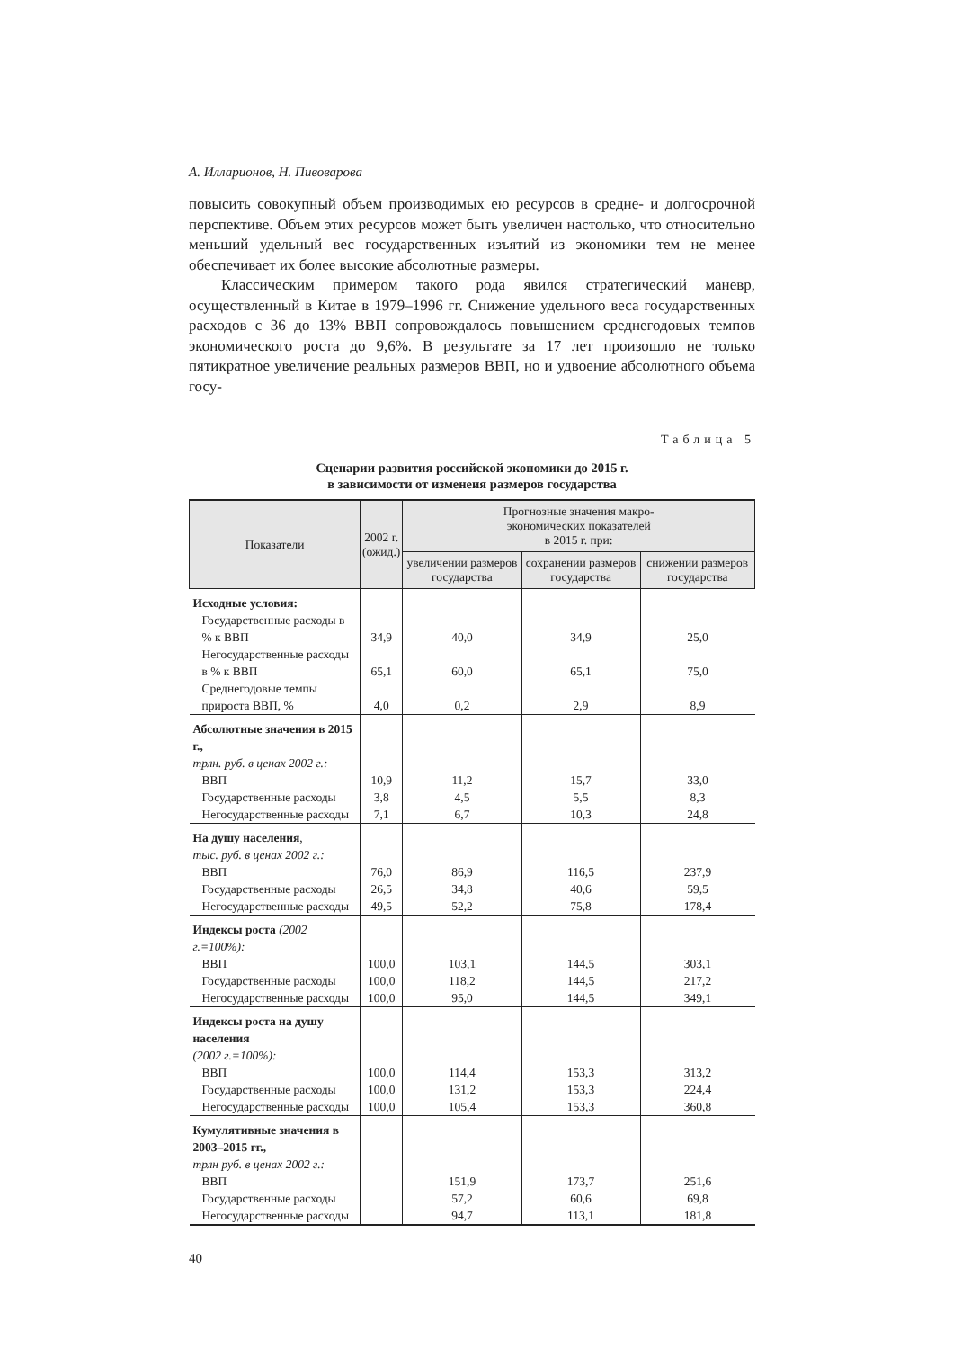А. Илларионов, Н. Пивоварова
повысить совокупный объем производимых ею ресурсов в средне- и долгосрочной перспективе. Объем этих ресурсов может быть увеличен настолько, что относительно меньший удельный вес государственных изъятий из экономики тем не менее обеспечивает их более высокие абсолютные размеры.
Классическим примером такого рода явился стратегический маневр, осуществленный в Китае в 1979–1996 гг. Снижение удельного веса государственных расходов с 36 до 13% ВВП сопровождалось повышением среднегодовых темпов экономического роста до 9,6%. В результате за 17 лет произошло не только пятикратное увеличение реальных размеров ВВП, но и удвоение абсолютного объема госу-
Таблица 5
Сценарии развития российской экономики до 2015 г.
в зависимости от изменеия размеров государства
| Показатели | 2002 г. (ожид.) | Прогнозные значения макро- экономических показателей в 2015 г. при: | | |
| --- | --- | --- | --- | --- |
| | | увеличении размеров государства | сохранении размеров государства | снижении размеров государства |
| Исходные условия: | | | | |
| Государственные расходы в % к ВВП | 34,9 | 40,0 | 34,9 | 25,0 |
| Негосударственные расходы в % к ВВП | 65,1 | 60,0 | 65,1 | 75,0 |
| Среднегодовые темпы прироста ВВП, % | 4,0 | 0,2 | 2,9 | 8,9 |
| Абсолютные значения в 2015 г., трлн. руб. в ценах 2002 г.: | | | | |
| ВВП | 10,9 | 11,2 | 15,7 | 33,0 |
| Государственные расходы | 3,8 | 4,5 | 5,5 | 8,3 |
| Негосударственные расходы | 7,1 | 6,7 | 10,3 | 24,8 |
| На душу населения , тыс. руб. в ценах 2002 г.: | | | | |
| ВВП | 76,0 | 86,9 | 116,5 | 237,9 |
| Государственные расходы | 26,5 | 34,8 | 40,6 | 59,5 |
| Негосударственные расходы | 49,5 | 52,2 | 75,8 | 178,4 |
| Индексы роста (2002 г.=100%): | | | | |
| ВВП | 100,0 | 103,1 | 144,5 | 303,1 |
| Государственные расходы | 100,0 | 118,2 | 144,5 | 217,2 |
| Негосударственные расходы | 100,0 | 95,0 | 144,5 | 349,1 |
| Индексы роста на душу населения (2002 г.=100%): | | | | |
| ВВП | 100,0 | 114,4 | 153,3 | 313,2 |
| Государственные расходы | 100,0 | 131,2 | 153,3 | 224,4 |
| Негосударственные расходы | 100,0 | 105,4 | 153,3 | 360,8 |
| Кумулятивные значения в 2003–2015 гг., трлн руб. в ценах 2002 г.: | | | | |
| ВВП | | 151,9 | 173,7 | 251,6 |
| Государственные расходы | | 57,2 | 60,6 | 69,8 |
| Негосударственные расходы | | 94,7 | 113,1 | 181,8 |
40